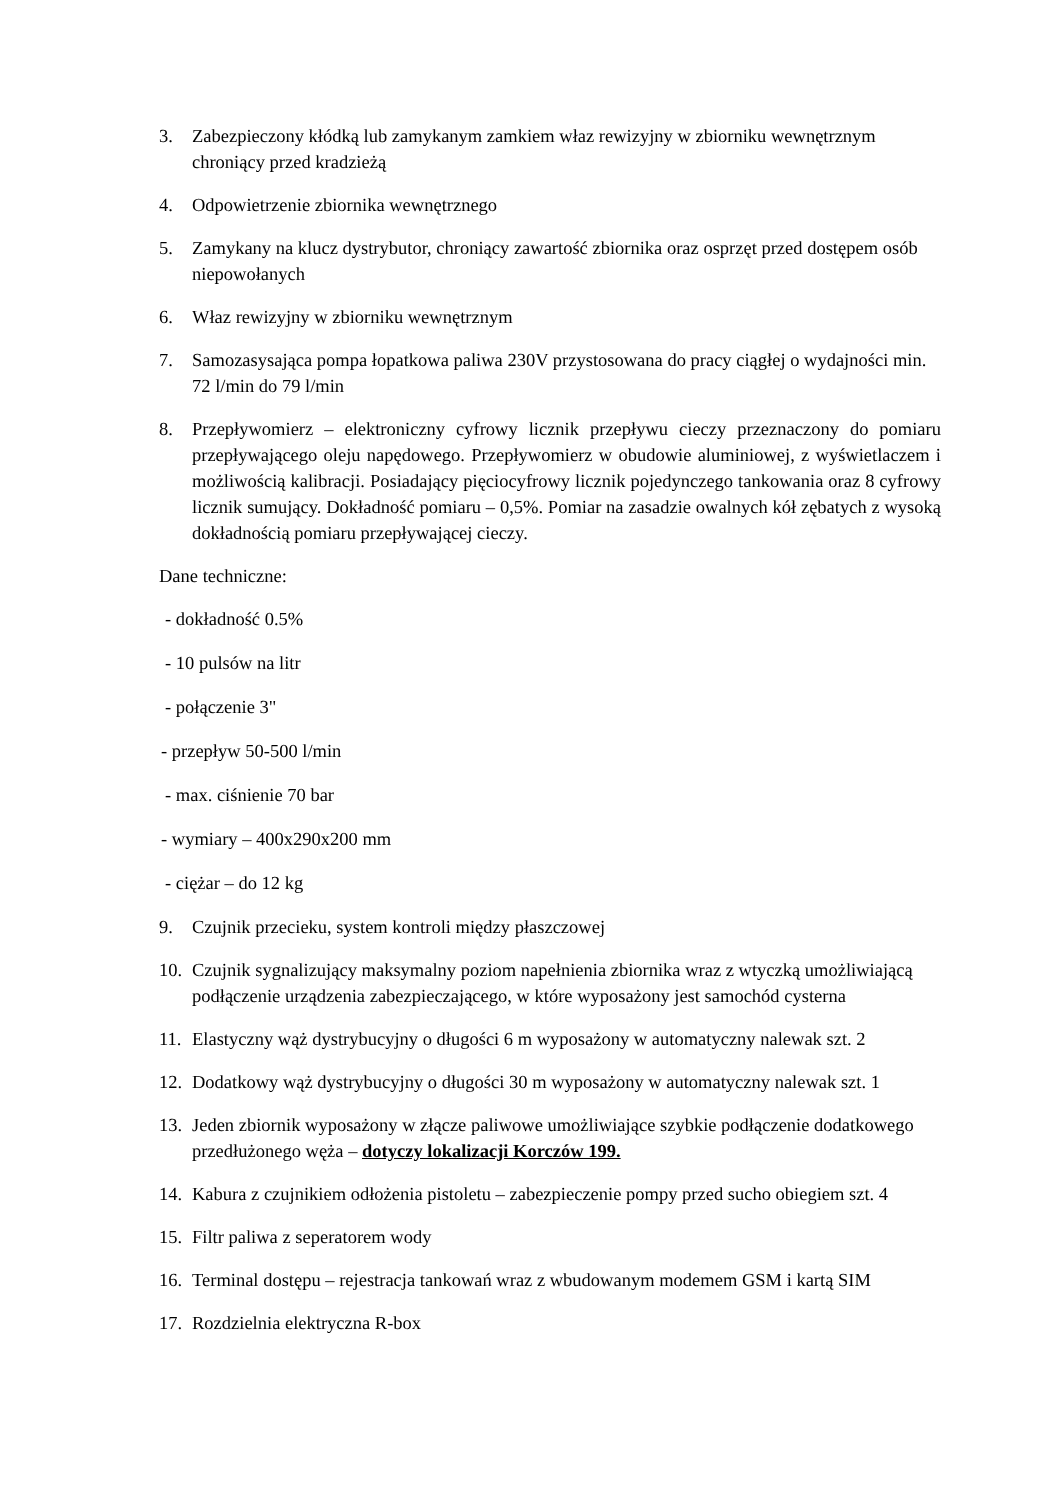3. Zabezpieczony kłódką lub zamykanym zamkiem właz rewizyjny w zbiorniku wewnętrznym chroniący przed kradzieżą
4. Odpowietrzenie zbiornika wewnętrznego
5. Zamykany na klucz dystrybutor, chroniący zawartość zbiornika oraz osprzęt przed dostępem osób niepowołanych
6. Właz rewizyjny w zbiorniku wewnętrznym
7. Samozasysająca pompa łopatkowa paliwa 230V przystosowana do pracy ciągłej o wydajności min. 72 l/min do 79 l/min
8. Przepływomierz – elektroniczny cyfrowy licznik przepływu cieczy przeznaczony do pomiaru przepływającego oleju napędowego. Przepływomierz w obudowie aluminiowej, z wyświetlaczem i możliwością kalibracji. Posiadający pięciocyfrowy licznik pojedynczego tankowania oraz 8 cyfrowy licznik sumujący. Dokładność pomiaru – 0,5%. Pomiar na zasadzie owalnych kół zębatych z wysoką dokładnością pomiaru przepływającej cieczy.
Dane techniczne:
- dokładność 0.5%
- 10 pulsów na litr
- połączenie 3"
- przepływ 50-500 l/min
- max. ciśnienie 70 bar
- wymiary – 400x290x200 mm
- ciężar – do 12 kg
9. Czujnik przecieku, system kontroli między płaszczowej
10.
Czujnik sygnalizujący maksymalny poziom napełnienia zbiornika wraz z wtyczką umożliwiającą podłączenie urządzenia zabezpieczającego, w które wyposażony jest samochód cysterna
11.
Elastyczny wąż dystrybucyjny o długości 6 m wyposażony w automatyczny nalewak szt. 2
12.
Dodatkowy wąż dystrybucyjny o długości 30 m wyposażony w automatyczny nalewak szt. 1
13.
Jeden zbiornik wyposażony w złącze paliwowe umożliwiające szybkie podłączenie dodatkowego przedłużonego węża – dotyczy lokalizacji Korczów 199.
14.
Kabura z czujnikiem odłożenia pistoletu – zabezpieczenie pompy przed sucho obiegiem szt. 4
15.
Filtr paliwa z seperatorem wody
16.
Terminal dostępu – rejestracja tankowań wraz z wbudowanym modemem GSM i kartą SIM
17.
Rozdzielnia elektryczna R-box